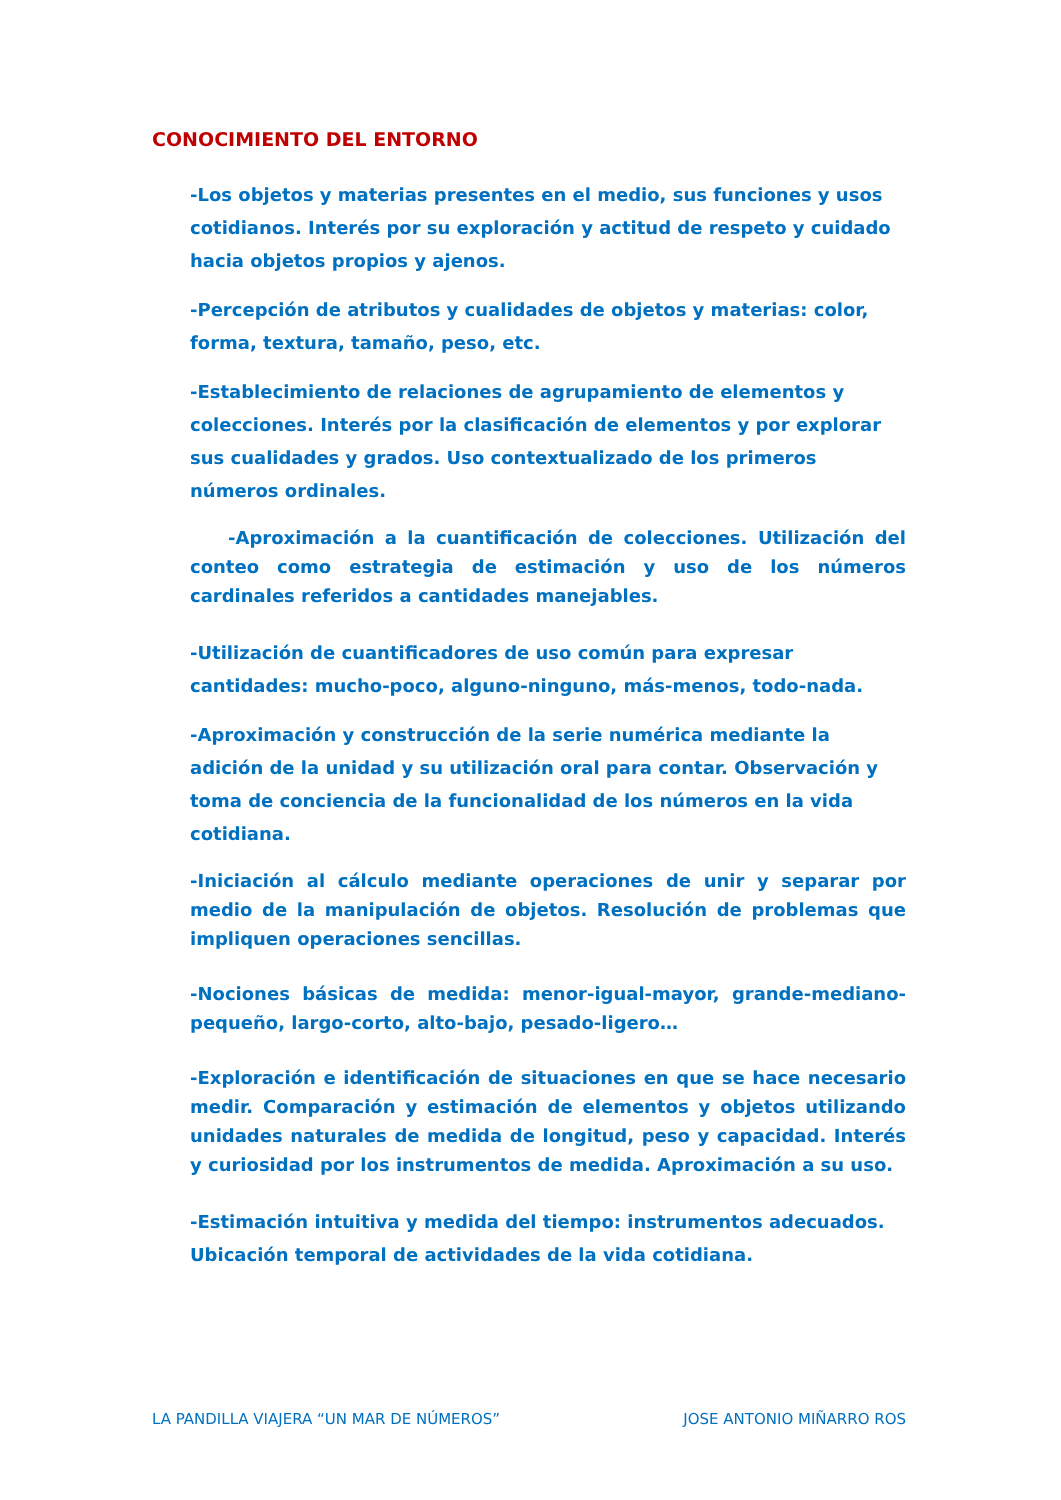CONOCIMIENTO DEL ENTORNO
-Los objetos y materias presentes en el medio, sus funciones y usos cotidianos. Interés por su exploración y actitud de respeto y cuidado hacia objetos propios y ajenos.
-Percepción de atributos y cualidades de objetos y materias: color, forma, textura, tamaño, peso, etc.
-Establecimiento de relaciones de agrupamiento de elementos y colecciones. Interés por la clasificación de elementos y por explorar sus cualidades y grados. Uso contextualizado de los primeros números ordinales.
-Aproximación a la cuantificación de colecciones. Utilización del conteo como estrategia de estimación y uso de los números cardinales referidos a cantidades manejables.
-Utilización de cuantificadores de uso común para expresar cantidades: mucho-poco, alguno-ninguno, más-menos, todo-nada.
-Aproximación y construcción de la serie numérica mediante la adición de la unidad y su utilización oral para contar. Observación y toma de conciencia de la funcionalidad de los números en la vida cotidiana.
-Iniciación al cálculo mediante operaciones de unir y separar por medio de la manipulación de objetos. Resolución de problemas que impliquen operaciones sencillas.
-Nociones básicas de medida: menor-igual-mayor, grande-mediano-pequeño, largo-corto, alto-bajo, pesado-ligero…
-Exploración e identificación de situaciones en que se hace necesario medir. Comparación y estimación de elementos y objetos utilizando unidades naturales de medida de longitud, peso y capacidad. Interés y curiosidad por los instrumentos de medida. Aproximación a su uso.
-Estimación intuitiva y medida del tiempo: instrumentos adecuados. Ubicación temporal de actividades de la vida cotidiana.
LA PANDILLA VIAJERA “UN MAR DE NÚMEROS” JOSE ANTONIO MIÑARRO ROS